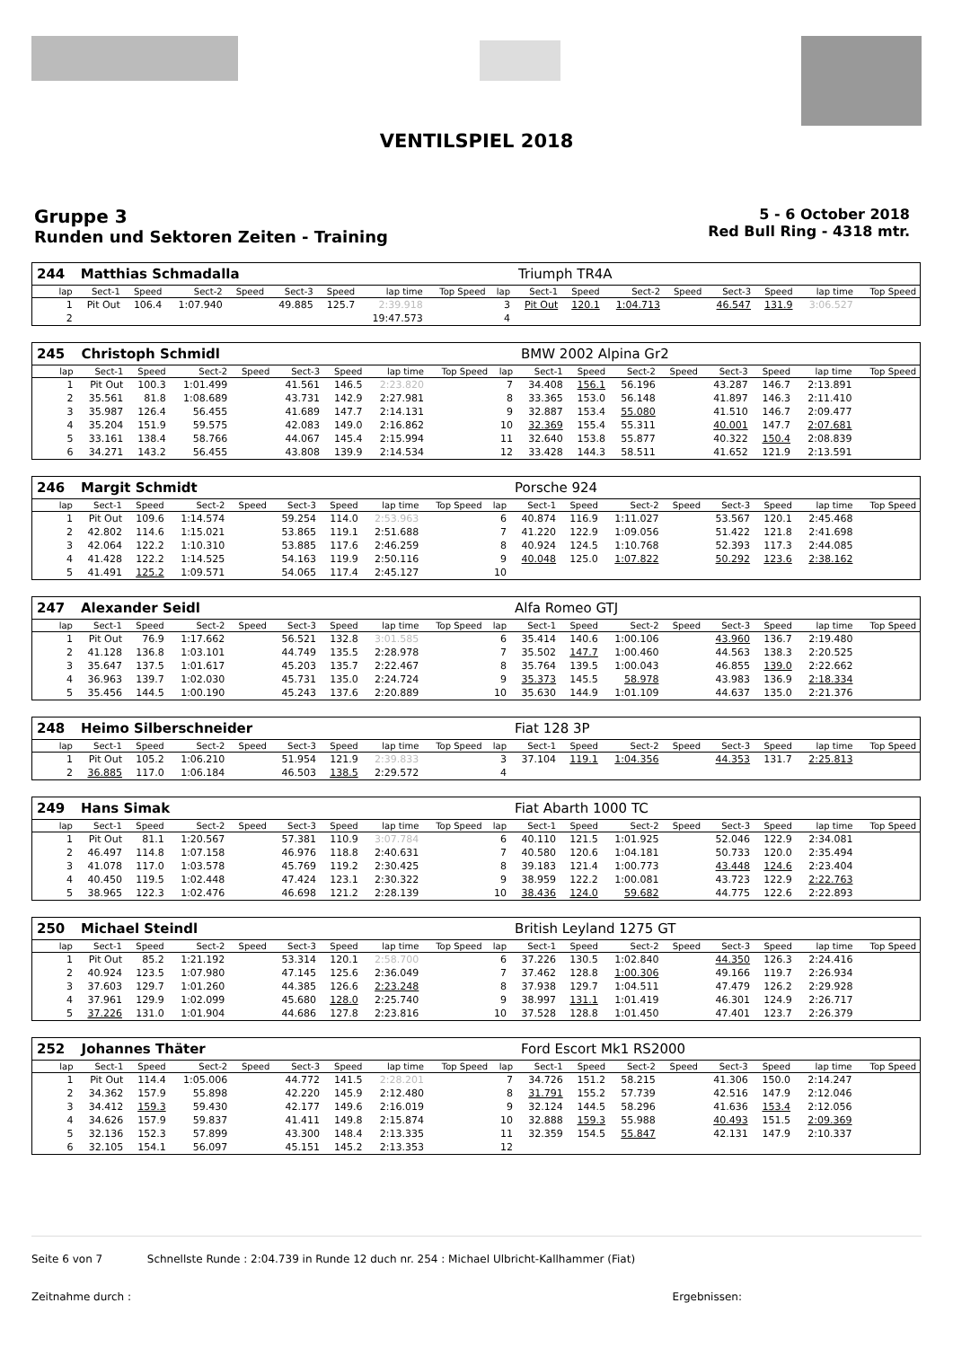VENTILSPIEL 2018
Gruppe 3
Runden und Sektoren Zeiten - Training
5 - 6 October 2018
Red Bull Ring - 4318 mtr.
| 244 | Matthias Schmadalla | | | | | | | | | Triumph TR4A | | | | | | | |
| lap | Sect-1 | Speed | Sect-2 | Speed | Sect-3 | Speed | lap time | Top Speed | lap | Sect-1 | Speed | Sect-2 | Speed | Sect-3 | Speed | lap time | Top Speed |
| 1 | Pit Out | 106.4 | 1:07.940 | | 49.885 | 125.7 | 2:39.918 | | 3 | Pit Out | 120.1 | 1:04.713 | | 46.547 | 131.9 | 3:06.527 | |
| 2 | | | | | | | 19:47.573 | | 4 | | | | | | | | |
| 245 | Christoph Schmidl | | | | | | | | | BMW 2002 Alpina Gr2 | | | | | | | |
| lap | Sect-1 | Speed | Sect-2 | Speed | Sect-3 | Speed | lap time | Top Speed | lap | Sect-1 | Speed | Sect-2 | Speed | Sect-3 | Speed | lap time | Top Speed |
| 1 | Pit Out | 100.3 | 1:01.499 | | 41.561 | 146.5 | 2:23.820 | | 7 | 34.408 | 156.1 | 56.196 | | 43.287 | 146.7 | 2:13.891 | |
| 2 | 35.561 | 81.8 | 1:08.689 | | 43.731 | 142.9 | 2:27.981 | | 8 | 33.365 | 153.0 | 56.148 | | 41.897 | 146.3 | 2:11.410 | |
| 3 | 35.987 | 126.4 | 56.455 | | 41.689 | 147.7 | 2:14.131 | | 9 | 32.887 | 153.4 | 55.080 | | 41.510 | 146.7 | 2:09.477 | |
| 4 | 35.204 | 151.9 | 59.575 | | 42.083 | 149.0 | 2:16.862 | | 10 | 32.369 | 155.4 | 55.311 | | 40.001 | 147.7 | 2:07.681 | |
| 5 | 33.161 | 138.4 | 58.766 | | 44.067 | 145.4 | 2:15.994 | | 11 | 32.640 | 153.8 | 55.877 | | 40.322 | 150.4 | 2:08.839 | |
| 6 | 34.271 | 143.2 | 56.455 | | 43.808 | 139.9 | 2:14.534 | | 12 | 33.428 | 144.3 | 58.511 | | 41.652 | 121.9 | 2:13.591 | |
| 246 | Margit Schmidt | | | | | | | | | Porsche 924 | | | | | | | |
| lap | Sect-1 | Speed | Sect-2 | Speed | Sect-3 | Speed | lap time | Top Speed | lap | Sect-1 | Speed | Sect-2 | Speed | Sect-3 | Speed | lap time | Top Speed |
| 1 | Pit Out | 109.6 | 1:14.574 | | 59.254 | 114.0 | 2:53.963 | | 6 | 40.874 | 116.9 | 1:11.027 | | 53.567 | 120.1 | 2:45.468 | |
| 2 | 42.802 | 114.6 | 1:15.021 | | 53.865 | 119.1 | 2:51.688 | | 7 | 41.220 | 122.9 | 1:09.056 | | 51.422 | 121.8 | 2:41.698 | |
| 3 | 42.064 | 122.2 | 1:10.310 | | 53.885 | 117.6 | 2:46.259 | | 8 | 40.924 | 124.5 | 1:10.768 | | 52.393 | 117.3 | 2:44.085 | |
| 4 | 41.428 | 122.2 | 1:14.525 | | 54.163 | 119.9 | 2:50.116 | | 9 | 40.048 | 125.0 | 1:07.822 | | 50.292 | 123.6 | 2:38.162 | |
| 5 | 41.491 | 125.2 | 1:09.571 | | 54.065 | 117.4 | 2:45.127 | | 10 | | | | | | | | |
| 247 | Alexander Seidl | | | | | | | | | Alfa Romeo GTJ | | | | | | | |
| lap | Sect-1 | Speed | Sect-2 | Speed | Sect-3 | Speed | lap time | Top Speed | lap | Sect-1 | Speed | Sect-2 | Speed | Sect-3 | Speed | lap time | Top Speed |
| 1 | Pit Out | 76.9 | 1:17.662 | | 56.521 | 132.8 | 3:01.585 | | 6 | 35.414 | 140.6 | 1:00.106 | | 43.960 | 136.7 | 2:19.480 | |
| 2 | 41.128 | 136.8 | 1:03.101 | | 44.749 | 135.5 | 2:28.978 | | 7 | 35.502 | 147.7 | 1:00.460 | | 44.563 | 138.3 | 2:20.525 | |
| 3 | 35.647 | 137.5 | 1:01.617 | | 45.203 | 135.7 | 2:22.467 | | 8 | 35.764 | 139.5 | 1:00.043 | | 46.855 | 139.0 | 2:22.662 | |
| 4 | 36.963 | 139.7 | 1:02.030 | | 45.731 | 135.0 | 2:24.724 | | 9 | 35.373 | 145.5 | 58.978 | | 43.983 | 136.9 | 2:18.334 | |
| 5 | 35.456 | 144.5 | 1:00.190 | | 45.243 | 137.6 | 2:20.889 | | 10 | 35.630 | 144.9 | 1:01.109 | | 44.637 | 135.0 | 2:21.376 | |
| 248 | Heimo Silberschneider | | | | | | | | | Fiat 128 3P | | | | | | | |
| lap | Sect-1 | Speed | Sect-2 | Speed | Sect-3 | Speed | lap time | Top Speed | lap | Sect-1 | Speed | Sect-2 | Speed | Sect-3 | Speed | lap time | Top Speed |
| 1 | Pit Out | 105.2 | 1:06.210 | | 51.954 | 121.9 | 2:39.833 | | 3 | 37.104 | 119.1 | 1:04.356 | | 44.353 | 131.7 | 2:25.813 | |
| 2 | 36.885 | 117.0 | 1:06.184 | | 46.503 | 138.5 | 2:29.572 | | 4 | | | | | | | | |
| 249 | Hans Simak | | | | | | | | | Fiat Abarth 1000 TC | | | | | | | |
| lap | Sect-1 | Speed | Sect-2 | Speed | Sect-3 | Speed | lap time | Top Speed | lap | Sect-1 | Speed | Sect-2 | Speed | Sect-3 | Speed | lap time | Top Speed |
| 1 | Pit Out | 81.1 | 1:20.567 | | 57.381 | 110.9 | 3:07.784 | | 6 | 40.110 | 121.5 | 1:01.925 | | 52.046 | 122.9 | 2:34.081 | |
| 2 | 46.497 | 114.8 | 1:07.158 | | 46.976 | 118.8 | 2:40.631 | | 7 | 40.580 | 120.6 | 1:04.181 | | 50.733 | 120.0 | 2:35.494 | |
| 3 | 41.078 | 117.0 | 1:03.578 | | 45.769 | 119.2 | 2:30.425 | | 8 | 39.183 | 121.4 | 1:00.773 | | 43.448 | 124.6 | 2:23.404 | |
| 4 | 40.450 | 119.5 | 1:02.448 | | 47.424 | 123.1 | 2:30.322 | | 9 | 38.959 | 122.2 | 1:00.081 | | 43.723 | 122.9 | 2:22.763 | |
| 5 | 38.965 | 122.3 | 1:02.476 | | 46.698 | 121.2 | 2:28.139 | | 10 | 38.436 | 124.0 | 59.682 | | 44.775 | 122.6 | 2:22.893 | |
| 250 | Michael Steindl | | | | | | | | | British Leyland 1275 GT | | | | | | | |
| lap | Sect-1 | Speed | Sect-2 | Speed | Sect-3 | Speed | lap time | Top Speed | lap | Sect-1 | Speed | Sect-2 | Speed | Sect-3 | Speed | lap time | Top Speed |
| 1 | Pit Out | 85.2 | 1:21.192 | | 53.314 | 120.1 | 2:58.700 | | 6 | 37.226 | 130.5 | 1:02.840 | | 44.350 | 126.3 | 2:24.416 | |
| 2 | 40.924 | 123.5 | 1:07.980 | | 47.145 | 125.6 | 2:36.049 | | 7 | 37.462 | 128.8 | 1:00.306 | | 49.166 | 119.7 | 2:26.934 | |
| 3 | 37.603 | 129.7 | 1:01.260 | | 44.385 | 126.6 | 2:23.248 | | 8 | 37.938 | 129.7 | 1:04.511 | | 47.479 | 126.2 | 2:29.928 | |
| 4 | 37.961 | 129.9 | 1:02.099 | | 45.680 | 128.0 | 2:25.740 | | 9 | 38.997 | 131.1 | 1:01.419 | | 46.301 | 124.9 | 2:26.717 | |
| 5 | 37.226 | 131.0 | 1:01.904 | | 44.686 | 127.8 | 2:23.816 | | 10 | 37.528 | 128.8 | 1:01.450 | | 47.401 | 123.7 | 2:26.379 | |
| 252 | Johannes Thäter | | | | | | | | | Ford Escort Mk1 RS2000 | | | | | | | |
| lap | Sect-1 | Speed | Sect-2 | Speed | Sect-3 | Speed | lap time | Top Speed | lap | Sect-1 | Speed | Sect-2 | Speed | Sect-3 | Speed | lap time | Top Speed |
| 1 | Pit Out | 114.4 | 1:05.006 | | 44.772 | 141.5 | 2:28.201 | | 7 | 34.726 | 151.2 | 58.215 | | 41.306 | 150.0 | 2:14.247 | |
| 2 | 34.362 | 157.9 | 55.898 | | 42.220 | 145.9 | 2:12.480 | | 8 | 31.791 | 155.2 | 57.739 | | 42.516 | 147.9 | 2:12.046 | |
| 3 | 34.412 | 159.3 | 59.430 | | 42.177 | 149.6 | 2:16.019 | | 9 | 32.124 | 144.5 | 58.296 | | 41.636 | 153.4 | 2:12.056 | |
| 4 | 34.626 | 157.9 | 59.837 | | 41.411 | 149.8 | 2:15.874 | | 10 | 32.888 | 159.3 | 55.988 | | 40.493 | 151.5 | 2:09.369 | |
| 5 | 32.136 | 152.3 | 57.899 | | 43.300 | 148.4 | 2:13.335 | | 11 | 32.359 | 154.5 | 55.847 | | 42.131 | 147.9 | 2:10.337 | |
| 6 | 32.105 | 154.1 | 56.097 | | 45.151 | 145.2 | 2:13.353 | | 12 | | | | | | | | |
Seite 6 von 7 Schnellste Runde : 2:04.739 in Runde 12 duch nr. 254 : Michael Ulbricht-Kallhammer (Fiat)
Zeitnahme durch : Ergebnissen: